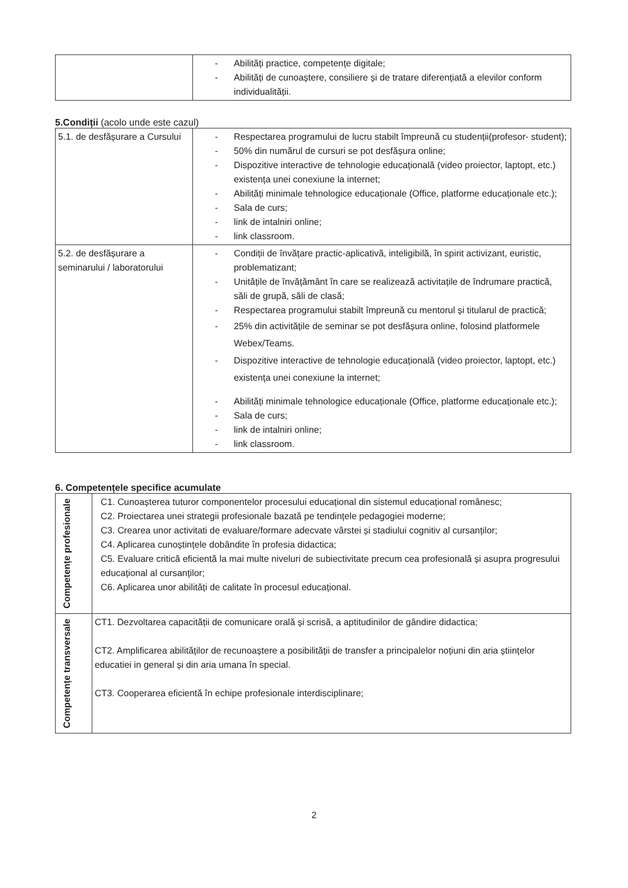| | - Abilități practice, competențe digitale; - Abilități de cunoaștere, consiliere și de tratare diferențiată a elevilor conform individualității. |
5.Condiții (acolo unde este cazul)
| 5.1. de desfășurare a Cursului | - Respectarea programului de lucru stabilt împreună cu studenții(profesor- student); - 50% din numărul de cursuri se pot desfășura online; - Dispozitive interactive de tehnologie educațională (video proiector, laptopt, etc.) existența unei conexiune la internet; - Abilități minimale tehnologice educaționale (Office, platforme educaționale etc.); - Sala de curs; - link de intalniri online; - link classroom. |
| 5.2. de desfășurare a seminarului / laboratorului | - Condiții de învățare practic-aplicativă, inteligibilă, în spirit activizant, euristic, problematizant; - Unitățile de învățământ în care se realizează activitațile de îndrumare practică, săli de grupă, săli de clasă; - Respectarea programului stabilt împreună cu mentorul și titularul de practică; - 25% din activitățile de seminar se pot desfășura online, folosind platformele Webex/Teams. - Dispozitive interactive de tehnologie educațională (video proiector, laptopt, etc.) existența unei conexiune la internet; - Abilități minimale tehnologice educaționale (Office, platforme educaționale etc.); - Sala de curs; - link de intalniri online; - link classroom. |
6. Competențele specifice acumulate
| Competențe profesionale | C1. Cunoașterea tuturor componentelor procesului educațional din sistemul educațional românesc; C2. Proiectarea unei strategii profesionale bazată pe tendințele pedagogiei moderne; C3. Crearea unor activitati de evaluare/formare adecvate vârstei și stadiului cognitiv al cursanților; C4. Aplicarea cunoștințele dobândite în profesia didactica; C5. Evaluare critică eficientă la mai multe niveluri de subiectivitate precum cea profesională și asupra progresului educațional al cursanților; C6. Aplicarea unor abilități de calitate în procesul educațional. |
| Competențe transversale | CT1. Dezvoltarea capacității de comunicare orală și scrisă, a aptitudinilor de gândire didactica; CT2. Amplificarea abilităților de recunoaștere a posibilității de transfer a principalelor noțiuni din aria științelor educatiei in general și din aria umana în special. CT3. Cooperarea eficientă în echipe profesionale interdisciplinare; |
2